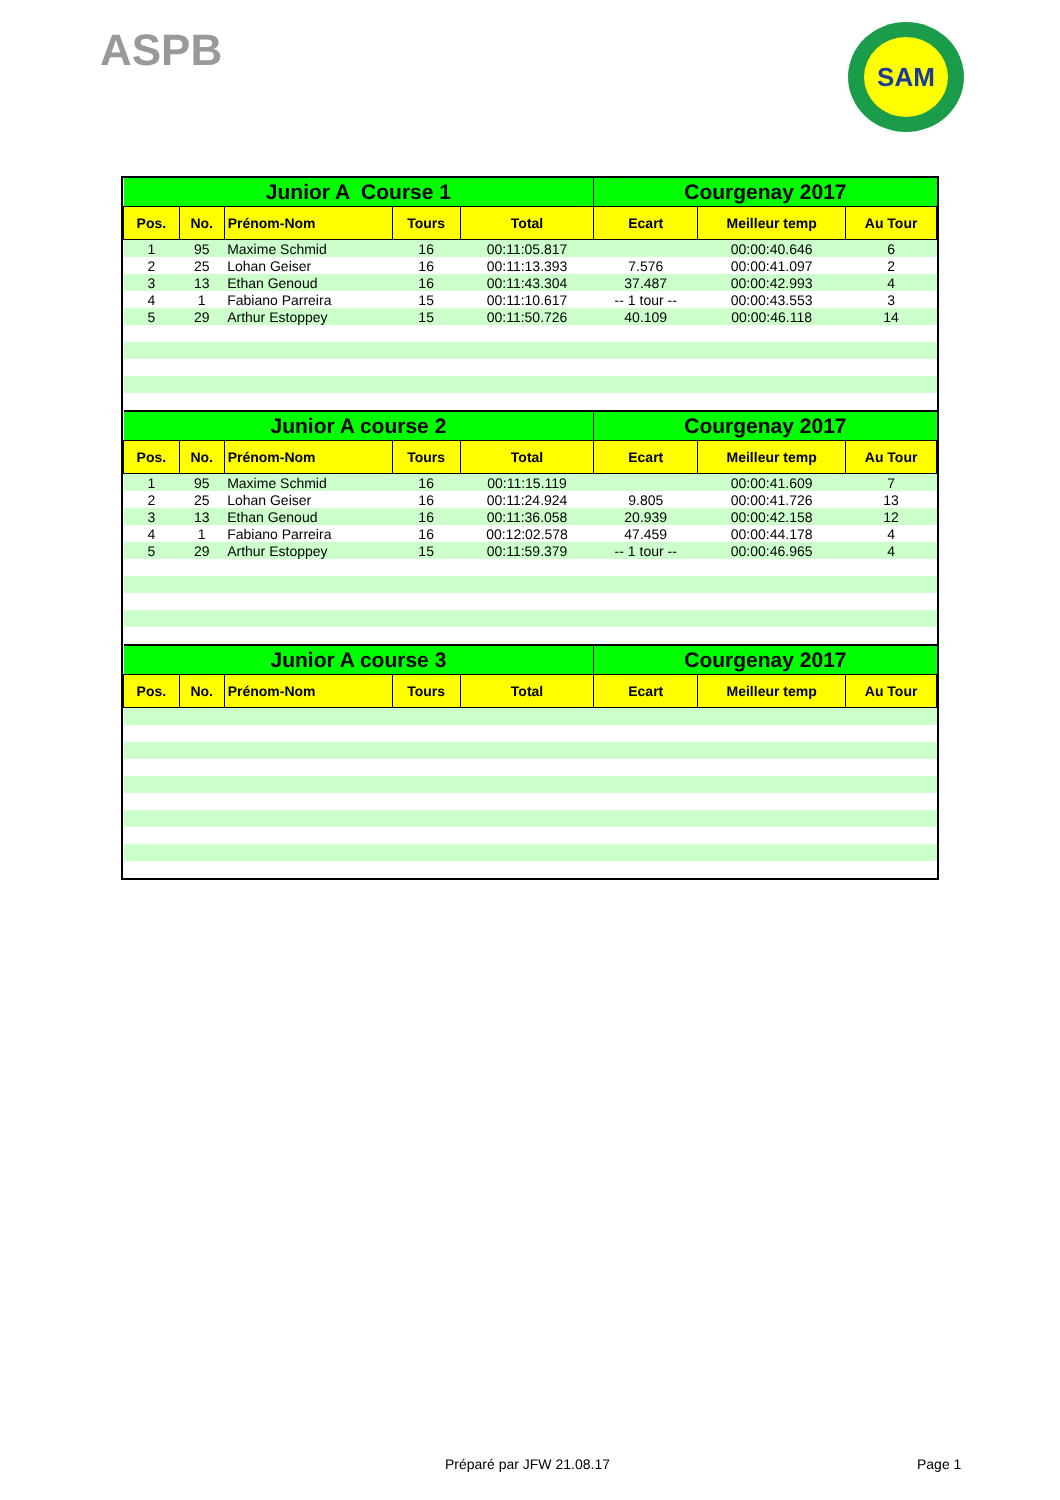ASPB SAM
| Junior A Course 1 | | | | | Courgenay 2017 | | |
| --- | --- | --- | --- | --- | --- | --- | --- |
| Pos. | No. | Prénom-Nom | Tours | Total | Ecart | Meilleur temp | Au Tour |
| 1 | 95 | Maxime Schmid | 16 | 00:11:05.817 | | 00:00:40.646 | 6 |
| 2 | 25 | Lohan Geiser | 16 | 00:11:13.393 | 7.576 | 00:00:41.097 | 2 |
| 3 | 13 | Ethan Genoud | 16 | 00:11:43.304 | 37.487 | 00:00:42.993 | 4 |
| 4 | 1 | Fabiano Parreira | 15 | 00:11:10.617 | -- 1 tour -- | 00:00:43.553 | 3 |
| 5 | 29 | Arthur Estoppey | 15 | 00:11:50.726 | 40.109 | 00:00:46.118 | 14 |
| Junior A course 2 | | | | | Courgenay 2017 | | |
| Pos. | No. | Prénom-Nom | Tours | Total | Ecart | Meilleur temp | Au Tour |
| 1 | 95 | Maxime Schmid | 16 | 00:11:15.119 | | 00:00:41.609 | 7 |
| 2 | 25 | Lohan Geiser | 16 | 00:11:24.924 | 9.805 | 00:00:41.726 | 13 |
| 3 | 13 | Ethan Genoud | 16 | 00:11:36.058 | 20.939 | 00:00:42.158 | 12 |
| 4 | 1 | Fabiano Parreira | 16 | 00:12:02.578 | 47.459 | 00:00:44.178 | 4 |
| 5 | 29 | Arthur Estoppey | 15 | 00:11:59.379 | -- 1 tour -- | 00:00:46.965 | 4 |
| Junior A course 3 | | | | | Courgenay 2017 | | |
| Pos. | No. | Prénom-Nom | Tours | Total | Ecart | Meilleur temp | Au Tour |
Préparé par JFW 21.08.17 Page 1